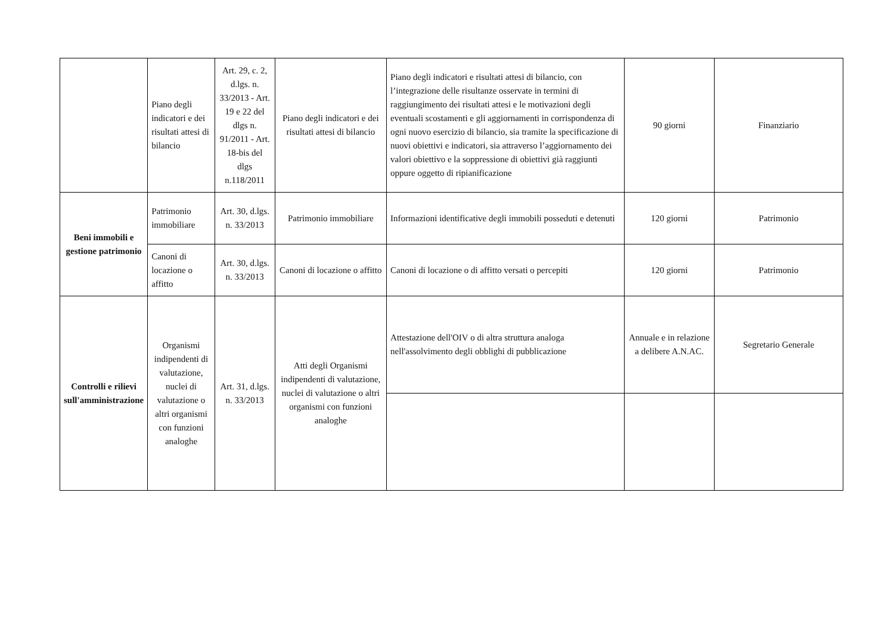| | Piano degli indicatori e dei risultati attesi di bilancio | Art. 29, c. 2, d.lgs. n. 33/2013 - Art. 19 e 22 del dlgs n. 91/2011 - Art. 18-bis del dlgs n.118/2011 | Piano degli indicatori e dei risultati attesi di bilancio | Piano degli indicatori e risultati attesi di bilancio, con l’integrazione delle risultanze osservate in termini di raggiungimento dei risultati attesi e le motivazioni degli eventuali scostamenti e gli aggiornamenti in corrispondenza di ogni nuovo esercizio di bilancio, sia tramite la specificazione di nuovi obiettivi e indicatori, sia attraverso l’aggiornamento dei valori obiettivo e la soppressione di obiettivi già raggiunti oppure oggetto di ripianificazione | 90 giorni | Finanziario |
| Beni immobili e gestione patrimonio | Patrimonio immobiliare | Art. 30, d.lgs. n. 33/2013 | Patrimonio immobiliare | Informazioni identificative degli immobili posseduti e detenuti | 120 giorni | Patrimonio |
| | Canoni di locazione o affitto | Art. 30, d.lgs. n. 33/2013 | Canoni di locazione o affitto | Canoni di locazione o di affitto versati o percepiti | 120 giorni | Patrimonio |
| Controlli e rilievi sull'amministrazione | Organismi indipendenti di valutazione, nuclei di valutazione o altri organismi con funzioni analoghe | Art. 31, d.lgs. n. 33/2013 | Atti degli Organismi indipendenti di valutazione, nuclei di valutazione o altri organismi con funzioni analoghe | Attestazione dell'OIV o di altra struttura analoga nell'assolvimento degli obblighi di pubblicazione | Annuale e in relazione a delibere A.N.AC. | Segretario Generale |